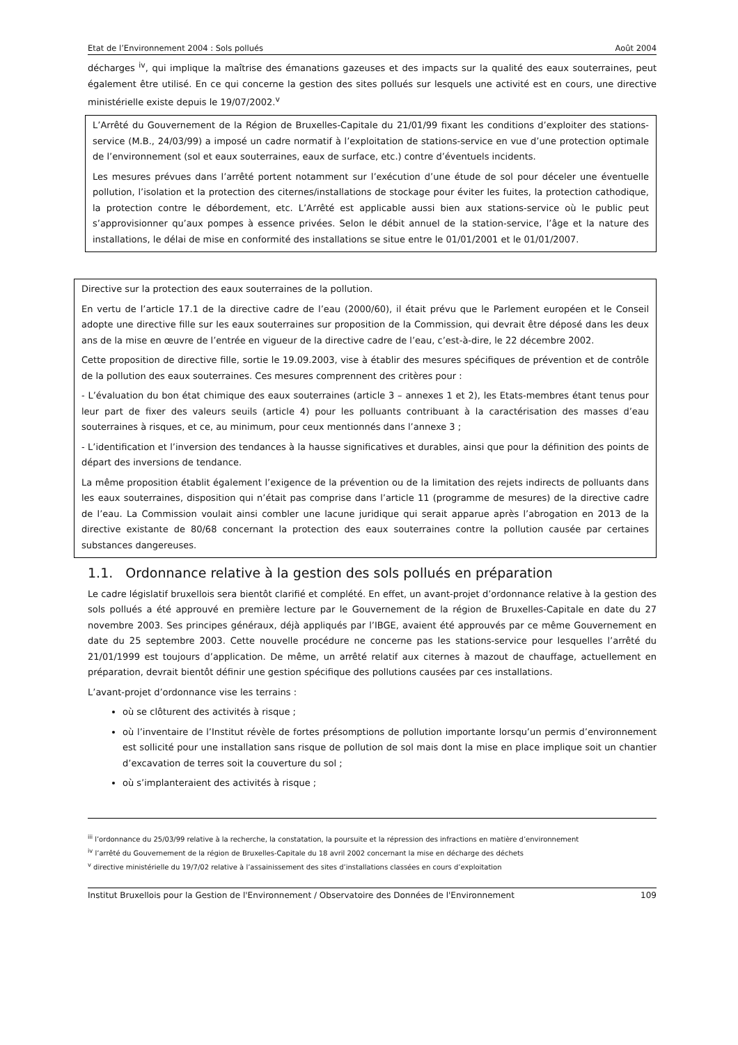Etat de l’Environnement 2004 : Sols pollués Août 2004
décharges <sup>iv</sup>, qui implique la maîtrise des émanations gazeuses et des impacts sur la qualité des eaux souterraines, peut également être utilisé. En ce qui concerne la gestion des sites pollués sur lesquels une activité est en cours, une directive ministérielle existe depuis le 19/07/2002.<sup>v</sup>
L’Arrêté du Gouvernement de la Région de Bruxelles-Capitale du 21/01/99 fixant les conditions d’exploiter des stations-service (M.B., 24/03/99) a imposé un cadre normatif à l’exploitation de stations-service en vue d’une protection optimale de l’environnement (sol et eaux souterraines, eaux de surface, etc.) contre d’éventuels incidents.
Les mesures prévues dans l’arrêté portent notamment sur l’exécution d’une étude de sol pour déceler une éventuelle pollution, l’isolation et la protection des citernes/installations de stockage pour éviter les fuites, la protection cathodique, la protection contre le débordement, etc. L’Arrêté est applicable aussi bien aux stations-service où le public peut s’approvisionner qu’aux pompes à essence privées. Selon le débit annuel de la station-service, l’âge et la nature des installations, le délai de mise en conformité des installations se situe entre le 01/01/2001 et le 01/01/2007.
Directive sur la protection des eaux souterraines de la pollution.
En vertu de l’article 17.1 de la directive cadre de l’eau (2000/60), il était prévu que le Parlement européen et le Conseil adopte une directive fille sur les eaux souterraines sur proposition de la Commission, qui devrait être déposé dans les deux ans de la mise en œuvre de l’entrée en vigueur de la directive cadre de l’eau, c’est-à-dire, le 22 décembre 2002.
Cette proposition de directive fille, sortie le 19.09.2003, vise à établir des mesures spécifiques de prévention et de contrôle de la pollution des eaux souterraines. Ces mesures comprennent des critères pour :
- L’évaluation du bon état chimique des eaux souterraines (article 3 – annexes 1 et 2), les Etats-membres étant tenus pour leur part de fixer des valeurs seuils (article 4) pour les polluants contribuant à la caractérisation des masses d’eau souterraines à risques, et ce, au minimum, pour ceux mentionnés dans l’annexe 3 ;
- L’identification et l’inversion des tendances à la hausse significatives et durables, ainsi que pour la définition des points de départ des inversions de tendance.
La même proposition établit également l’exigence de la prévention ou de la limitation des rejets indirects de polluants dans les eaux souterraines, disposition qui n’était pas comprise dans l’article 11 (programme de mesures) de la directive cadre de l’eau. La Commission voulait ainsi combler une lacune juridique qui serait apparue après l’abrogation en 2013 de la directive existante de 80/68 concernant la protection des eaux souterraines contre la pollution causée par certaines substances dangereuses.
1.1. Ordonnance relative à la gestion des sols pollués en préparation
Le cadre législatif bruxellois sera bientôt clarifié et complété. En effet, un avant-projet d’ordonnance relative à la gestion des sols pollués a été approuvé en première lecture par le Gouvernement de la région de Bruxelles-Capitale en date du 27 novembre 2003. Ses principes généraux, déjà appliqués par l’IBGE, avaient été approuvés par ce même Gouvernement en date du 25 septembre 2003. Cette nouvelle procédure ne concerne pas les stations-service pour lesquelles l’arrêté du 21/01/1999 est toujours d’application. De même, un arrêté relatif aux citernes à mazout de chauffage, actuellement en préparation, devrait bientôt définir une gestion spécifique des pollutions causées par ces installations.
L’avant-projet d’ordonnance vise les terrains :
où se clôturent des activités à risque ;
où l’inventaire de l’Institut révèle de fortes présomptions de pollution importante lorsqu’un permis d’environnement est sollicité pour une installation sans risque de pollution de sol mais dont la mise en place implique soit un chantier d’excavation de terres soit la couverture du sol ;
où s’implanteraient des activités à risque ;
<sup>iii</sup> l’ordonnance du 25/03/99 relative à la recherche, la constatation, la poursuite et la répression des infractions en matière d’environnement
<sup>iv</sup> l’arrêté du Gouvernement de la région de Bruxelles-Capitale du 18 avril 2002 concernant la mise en décharge des déchets
<sup>v</sup> directive ministérielle du 19/7/02 relative à l’assainissement des sites d’installations classées en cours d’exploitation
Institut Bruxellois pour la Gestion de l'Environnement / Observatoire des Données de l'Environnement 109